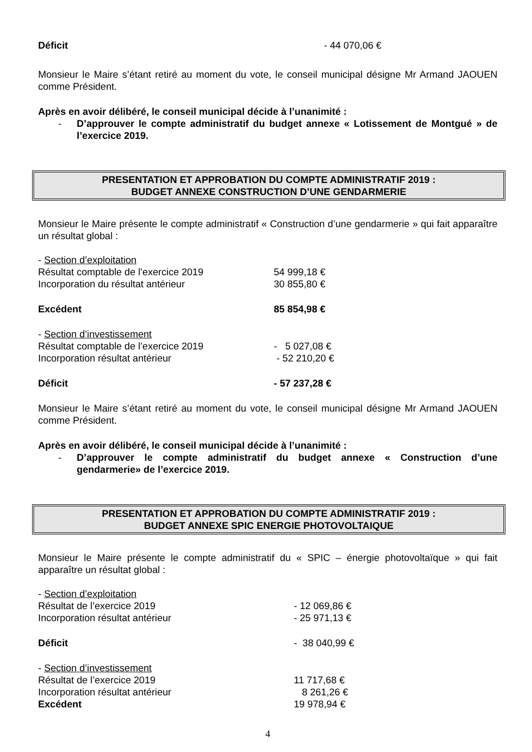Déficit - 44 070,06 €
Monsieur le Maire s’étant retiré au moment du vote, le conseil municipal désigne Mr Armand JAOUEN comme Président.
Après en avoir délibéré, le conseil municipal décide à l’unanimité :
- D’approuver le compte administratif du budget annexe « Lotissement de Montgué » de l’exercice 2019.
PRESENTATION ET APPROBATION DU COMPTE ADMINISTRATIF 2019 :
BUDGET ANNEXE CONSTRUCTION D’UNE GENDARMERIE
Monsieur le Maire présente le compte administratif « Construction d’une gendarmerie » qui fait apparaître un résultat global :
- Section d’exploitation
Résultat comptable de l’exercice 2019 54 999,18 €
Incorporation du résultat antérieur 30 855,80 €
Excédent 85 854,98 €
- Section d’investissement
Résultat comptable de l’exercice 2019 - 5 027,08 €
Incorporation résultat antérieur - 52 210,20 €
Déficit - 57 237,28 €
Monsieur le Maire s’étant retiré au moment du vote, le conseil municipal désigne Mr Armand JAOUEN comme Président.
Après en avoir délibéré, le conseil municipal décide à l’unanimité :
- D’approuver le compte administratif du budget annexe « Construction d’une gendarmerie» de l’exercice 2019.
PRESENTATION ET APPROBATION DU COMPTE ADMINISTRATIF 2019 :
BUDGET ANNEXE SPIC ENERGIE PHOTOVOLTAIQUE
Monsieur le Maire présente le compte administratif du « SPIC – énergie photovoltaïque » qui fait apparaître un résultat global :
- Section d’exploitation
Résultat de l’exercice 2019 - 12 069,86 €
Incorporation résultat antérieur - 25 971,13 €
Déficit - 38 040,99 €
- Section d’investissement
Résultat de l’exercice 2019 11 717,68 €
Incorporation résultat antérieur 8 261,26 €
Excédent 19 978,94 €
4